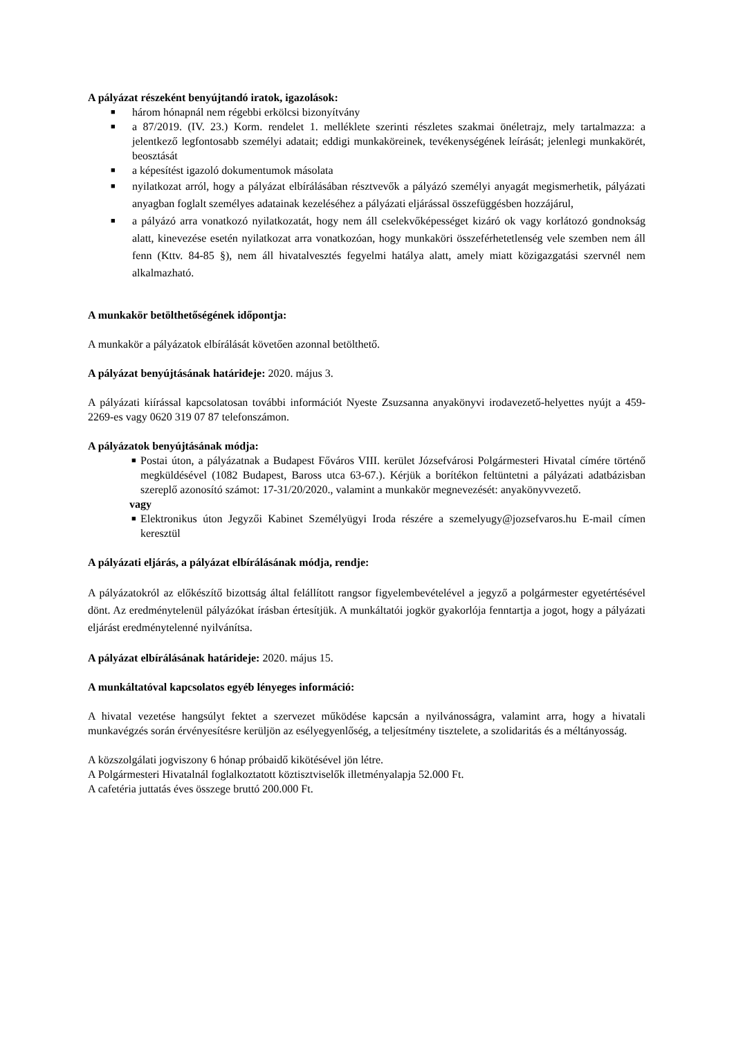A pályázat részeként benyújtandó iratok, igazolások:
■ három hónapnál nem régebbi erkölcsi bizonyítvány
■ a 87/2019. (IV. 23.) Korm. rendelet 1. melléklete szerinti részletes szakmai önéletrajz, mely tartalmazza: a jelentkező legfontosabb személyi adatait; eddigi munkaköreinek, tevékenységének leírását; jelenlegi munkakörét, beosztását
■ a képesítést igazoló dokumentumok másolata
■ nyilatkozat arról, hogy a pályázat elbírálásában résztvevők a pályázó személyi anyagát megismerhetik, pályázati anyagban foglalt személyes adatainak kezeléséhez a pályázati eljárással összefüggésben hozzájárul,
■ a pályázó arra vonatkozó nyilatkozatát, hogy nem áll cselekvőképességet kizáró ok vagy korlátozó gondnokság alatt, kinevezése esetén nyilatkozat arra vonatkozóan, hogy munkaköri összeférhetetlenség vele szemben nem áll fenn (Kttv. 84-85 §), nem áll hivatalvesztés fegyelmi hatálya alatt, amely miatt közigazgatási szervnél nem alkalmazható.
A munkakör betölthetőségének időpontja:
A munkakör a pályázatok elbírálását követően azonnal betölthető.
A pályázat benyújtásának határideje: 2020. május 3.
A pályázati kiírással kapcsolatosan további információt Nyeste Zsuzsanna anyakönyvi irodavezető-helyettes nyújt a 459-2269-es vagy 0620 319 07 87 telefonszámon.
A pályázatok benyújtásának módja:
■ Postai úton, a pályázatnak a Budapest Főváros VIII. kerület Józsefvárosi Polgármesteri Hivatal címére történő megküldésével (1082 Budapest, Baross utca 63-67.). Kérjük a borítékon feltüntetni a pályázati adatbázisban szereplő azonosító számot: 17-31/20/2020., valamint a munkakör megnevezését: anyakönyvvezető.
vagy
■ Elektronikus úton Jegyzői Kabinet Személyügyi Iroda részére a szemelyugy@jozsefvaros.hu E-mail címen keresztül
A pályázati eljárás, a pályázat elbírálásának módja, rendje:
A pályázatokról az előkészítő bizottság által felállított rangsor figyelembevételével a jegyző a polgármester egyetértésével dönt. Az eredménytelenül pályázókat írásban értesítjük. A munkáltatói jogkör gyakorlója fenntartja a jogot, hogy a pályázati eljárást eredménytelenné nyilvánítsa.
A pályázat elbírálásának határideje: 2020. május 15.
A munkáltatóval kapcsolatos egyéb lényeges információ:
A hivatal vezetése hangsúlyt fektet a szervezet működése kapcsán a nyilvánosságra, valamint arra, hogy a hivatali munkavégzés során érvényesítésre kerüljön az esélyegyenlőség, a teljesítmény tisztelete, a szolidaritás és a méltányosság.
A közszolgálati jogviszony 6 hónap próbaidő kikötésével jön létre.
A Polgármesteri Hivatalnál foglalkoztatott köztisztviselők illetményalapja 52.000 Ft.
A cafetéria juttatás éves összege bruttó 200.000 Ft.